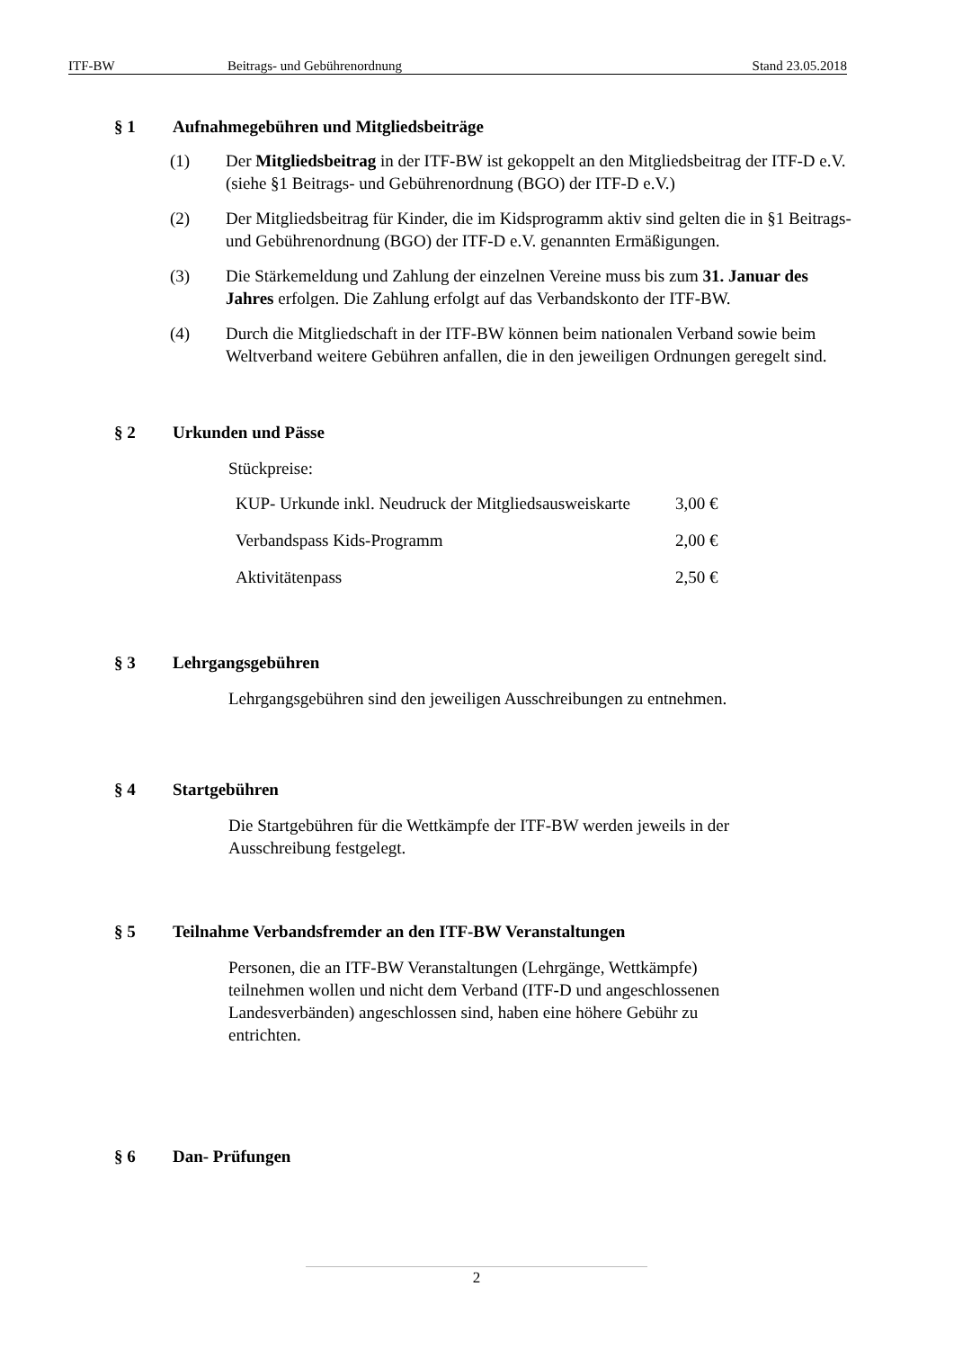ITF-BW Beitrags- und Gebührenordnung Stand 23.05.2018
§ 1 Aufnahmegebühren und Mitgliedsbeiträge
(1) Der Mitgliedsbeitrag in der ITF-BW ist gekoppelt an den Mitgliedsbeitrag der ITF-D e.V. (siehe §1 Beitrags- und Gebührenordnung (BGO) der ITF-D e.V.)
(2) Der Mitgliedsbeitrag für Kinder, die im Kidsprogramm aktiv sind gelten die in §1 Beitrags- und Gebührenordnung (BGO) der ITF-D e.V. genannten Ermäßigungen.
(3) Die Stärkemeldung und Zahlung der einzelnen Vereine muss bis zum 31. Januar des Jahres erfolgen. Die Zahlung erfolgt auf das Verbandskonto der ITF-BW.
(4) Durch die Mitgliedschaft in der ITF-BW können beim nationalen Verband sowie beim Weltverband weitere Gebühren anfallen, die in den jeweiligen Ordnungen geregelt sind.
§ 2 Urkunden und Pässe
Stückpreise:
| KUP- Urkunde inkl. Neudruck der Mitgliedsausweiskarte | 3,00 € |
| Verbandspass Kids-Programm | 2,00 € |
| Aktivitätenpass | 2,50 € |
§ 3 Lehrgangsgebühren
Lehrgangsgebühren sind den jeweiligen Ausschreibungen zu entnehmen.
§ 4 Startgebühren
Die Startgebühren für die Wettkämpfe der ITF-BW werden jeweils in der
Ausschreibung festgelegt.
§ 5 Teilnahme Verbandsfremder an den ITF-BW Veranstaltungen
Personen, die an ITF-BW Veranstaltungen (Lehrgänge, Wettkämpfe)
teilnehmen wollen und nicht dem Verband (ITF-D und angeschlossenen
Landesverbänden) angeschlossen sind, haben eine höhere Gebühr zu
entrichten.
§ 6 Dan- Prüfungen
2